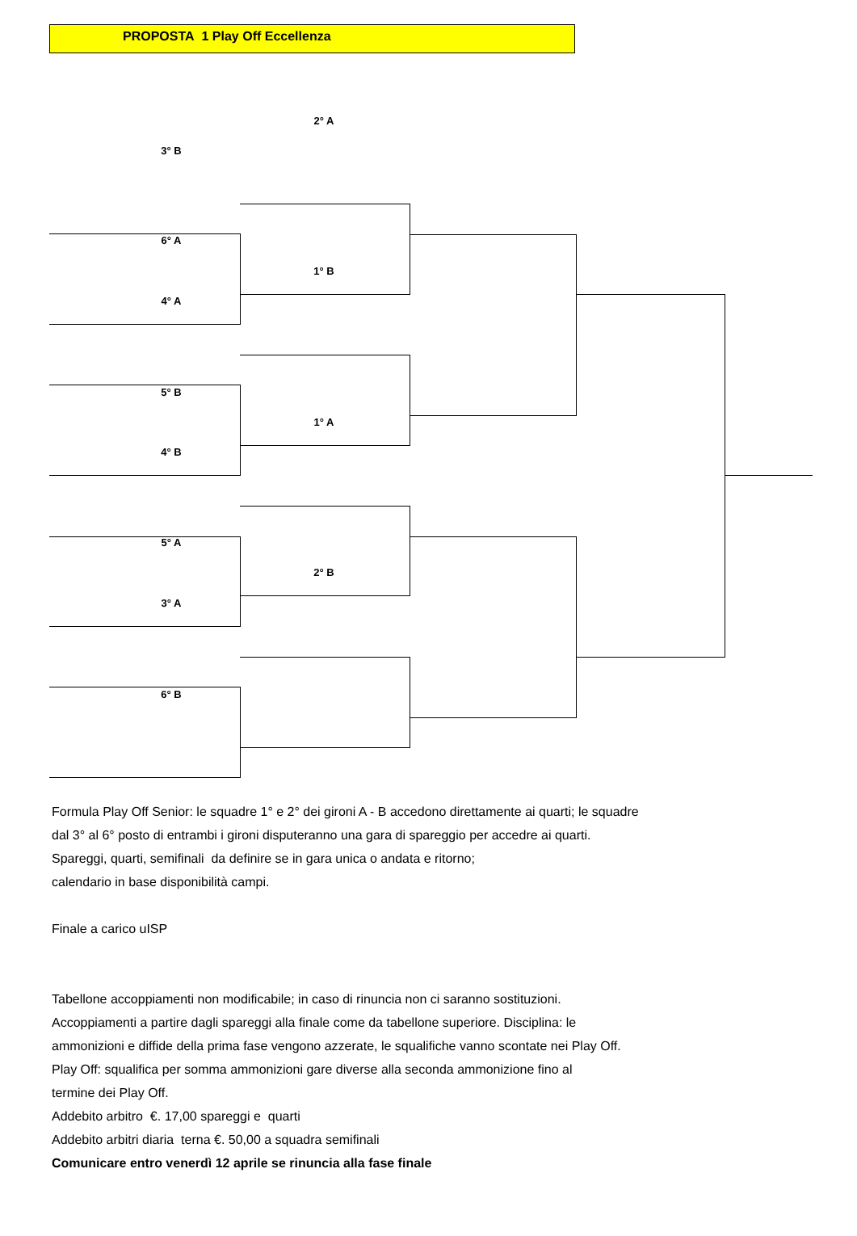PROPOSTA 1 Play Off Eccellenza
2° A
3° B
6° A
1° B
4° A
5° B
1° A
4° B
5° A
2° B
3° A
6° B
Formula Play Off Senior: le squadre 1° e 2° dei gironi A - B accedono direttamente ai quarti; le squadre
dal 3° al 6° posto di entrambi i gironi disputeranno una gara di spareggio per accedre ai quarti.
Spareggi, quarti, semifinali da definire se in gara unica o andata e ritorno;
calendario in base disponibilità campi.
Finale a carico uISP
Tabellone accoppiamenti non modificabile; in caso di rinuncia non ci saranno sostituzioni.
Accoppiamenti a partire dagli spareggi alla finale come da tabellone superiore. Disciplina: le
ammonizioni e diffide della prima fase vengono azzerate, le squalifiche vanno scontate nei Play Off.
Play Off: squalifica per somma ammonizioni gare diverse alla seconda ammonizione fino al
termine dei Play Off.
Addebito arbitro €. 17,00 spareggi e quarti
Addebito arbitri diaria terna €. 50,00 a squadra semifinali
Comunicare entro venerdì 12 aprile se rinuncia alla fase finale